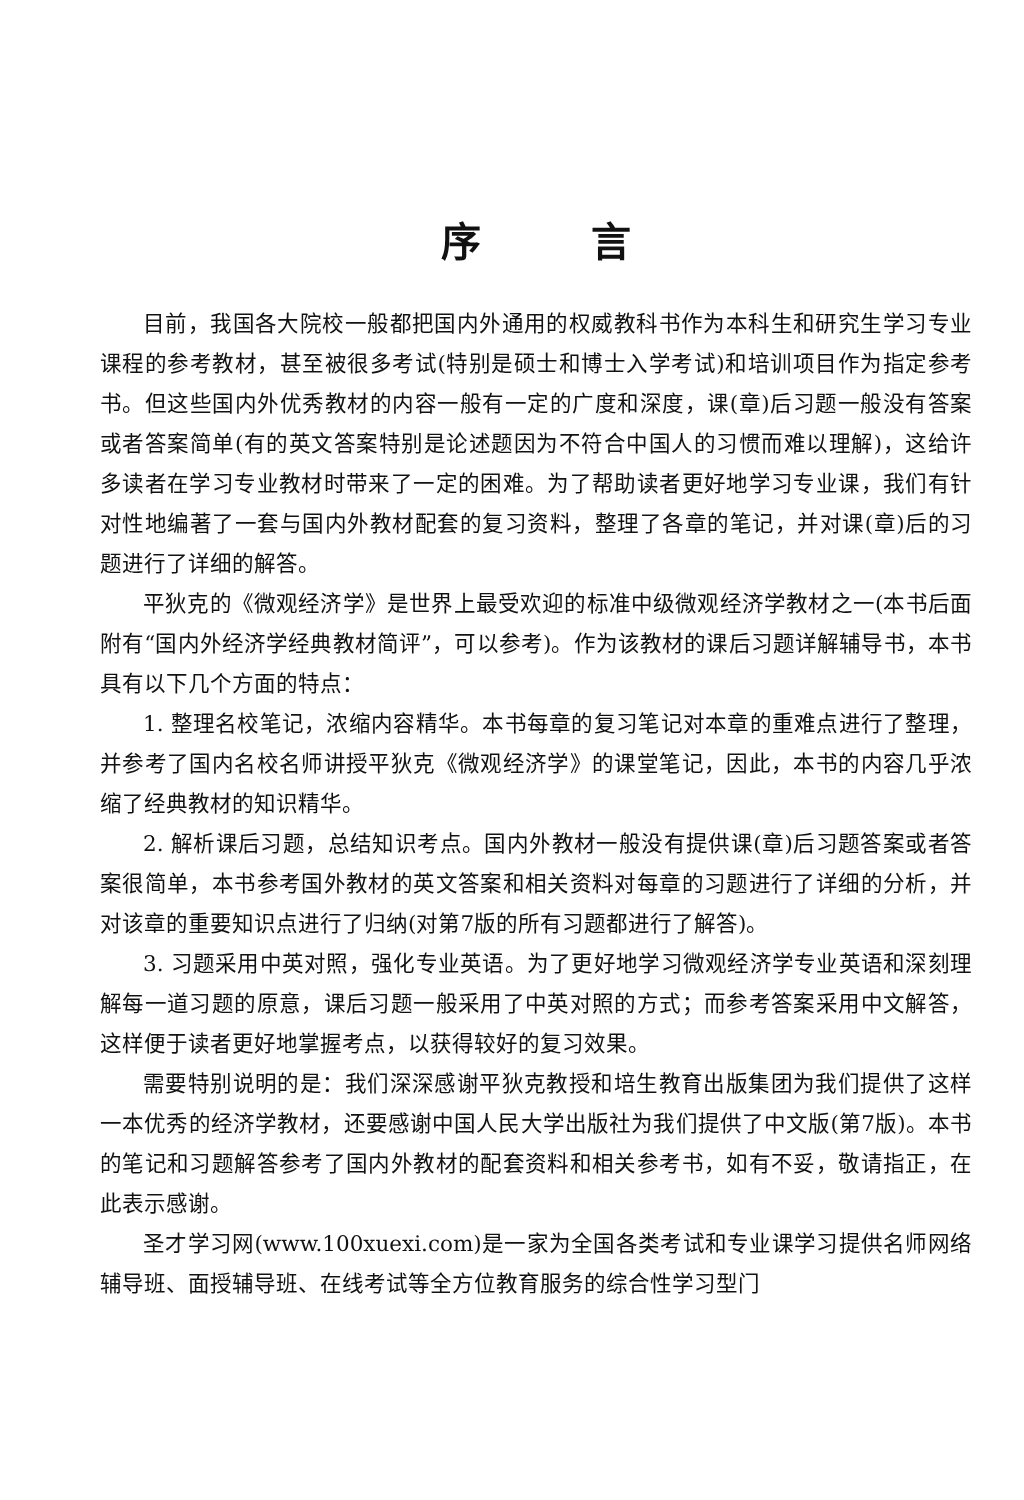序言
目前，我国各大院校一般都把国内外通用的权威教科书作为本科生和研究生学习专业课程的参考教材，甚至被很多考试(特别是硕士和博士入学考试)和培训项目作为指定参考书。但这些国内外优秀教材的内容一般有一定的广度和深度，课(章)后习题一般没有答案或者答案简单(有的英文答案特别是论述题因为不符合中国人的习惯而难以理解)，这给许多读者在学习专业教材时带来了一定的困难。为了帮助读者更好地学习专业课，我们有针对性地编著了一套与国内外教材配套的复习资料，整理了各章的笔记，并对课(章)后的习题进行了详细的解答。
平狄克的《微观经济学》是世界上最受欢迎的标准中级微观经济学教材之一(本书后面附有“国内外经济学经典教材简评”，可以参考)。作为该教材的课后习题详解辅导书，本书具有以下几个方面的特点：
1. 整理名校笔记，浓缩内容精华。本书每章的复习笔记对本章的重难点进行了整理，并参考了国内名校名师讲授平狄克《微观经济学》的课堂笔记，因此，本书的内容几乎浓缩了经典教材的知识精华。
2. 解析课后习题，总结知识考点。国内外教材一般没有提供课(章)后习题答案或者答案很简单，本书参考国外教材的英文答案和相关资料对每章的习题进行了详细的分析，并对该章的重要知识点进行了归纳(对第7版的所有习题都进行了解答)。
3. 习题采用中英对照，强化专业英语。为了更好地学习微观经济学专业英语和深刻理解每一道习题的原意，课后习题一般采用了中英对照的方式；而参考答案采用中文解答，这样便于读者更好地掌握考点，以获得较好的复习效果。
需要特别说明的是：我们深深感谢平狄克教授和培生教育出版集团为我们提供了这样一本优秀的经济学教材，还要感谢中国人民大学出版社为我们提供了中文版(第7版)。本书的笔记和习题解答参考了国内外教材的配套资料和相关参考书，如有不妥，敬请指正，在此表示感谢。
圣才学习网(www.100xuexi.com)是一家为全国各类考试和专业课学习提供名师网络辅导班、面授辅导班、在线考试等全方位教育服务的综合性学习型门